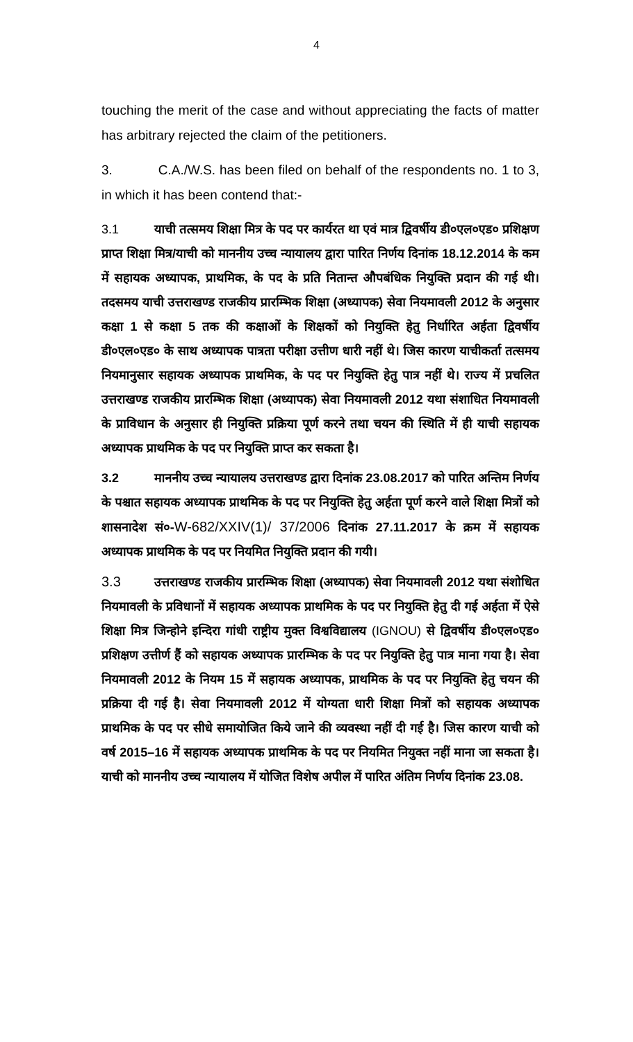4
touching the merit of the case and without appreciating the facts of matter has arbitrary rejected the claim of the petitioners.
3. C.A./W.S. has been filed on behalf of the respondents no. 1 to 3, in which it has been contend that:-
3.1 याची तत्समय शिक्षा मित्र के पद पर कार्यरत था एवं मात्र द्विवर्षीय डी०एल०एड० प्रशिक्षण प्राप्त शिक्षा मित्र/याची को माननीय उच्च न्यायालय द्वारा पारित निर्णय दिनांक 18.12.2014 के कम में सहायक अध्यापक, प्राथमिक, के पद के प्रति नितान्त औपबंधिक नियुक्ति प्रदान की गई थी। तदसमय याची उत्तराखण्ड राजकीय प्रारम्भिक शिक्षा (अध्यापक) सेवा नियमावली 2012 के अनुसार कक्षा 1 से कक्षा 5 तक की कक्षाओं के शिक्षकों को नियुक्ति हेतु निर्धारित अर्हता द्विवर्षीय डी०एल०एड० के साथ अध्यापक पात्रता परीक्षा उत्तीण धारी नहीं थे। जिस कारण याचीकर्ता तत्समय नियमानुसार सहायक अध्यापक प्राथमिक, के पद पर नियुक्ति हेतु पात्र नहीं थे। राज्य में प्रचलित उत्तराखण्ड राजकीय प्रारम्भिक शिक्षा (अध्यापक) सेवा नियमावली 2012 यथा संशाधित नियमावली के प्राविधान के अनुसार ही नियुक्ति प्रक्रिया पूर्ण करने तथा चयन की स्थिति में ही याची सहायक अध्यापक प्राथमिक के पद पर नियुक्ति प्राप्त कर सकता है।
3.2 माननीय उच्च न्यायालय उत्तराखण्ड द्वारा दिनांक 23.08.2017 को पारित अन्तिम निर्णय के पश्चात सहायक अध्यापक प्राथमिक के पद पर नियुक्ति हेतु अर्हता पूर्ण करने वाले शिक्षा मित्रों को शासनादेश सं०-W-682/XXIV(1)/ 37/2006 दिनांक 27.11.2017 के क्रम में सहायक अध्यापक प्राथमिक के पद पर नियमित नियुक्ति प्रदान की गयी।
3.3 उत्तराखण्ड राजकीय प्रारम्भिक शिक्षा (अध्यापक) सेवा नियमावली 2012 यथा संशोधित नियमावली के प्रविधानों में सहायक अध्यापक प्राथमिक के पद पर नियुक्ति हेतु दी गई अर्हता में ऐसे शिक्षा मित्र जिन्होने इन्दिरा गांधी राष्ट्रीय मुक्त विश्वविद्यालय (IGNOU) से द्विवर्षीय डी०एल०एड० प्रशिक्षण उत्तीर्ण हैं को सहायक अध्यापक प्रारम्भिक के पद पर नियुक्ति हेतु पात्र माना गया है। सेवा नियमावली 2012 के नियम 15 में सहायक अध्यापक, प्राथमिक के पद पर नियुक्ति हेतु चयन की प्रक्रिया दी गई है। सेवा नियमावली 2012 में योग्यता धारी शिक्षा मित्रों को सहायक अध्यापक प्राथमिक के पद पर सीधे समायोजित किये जाने की व्यवस्था नहीं दी गई है। जिस कारण याची को वर्ष 2015–16 में सहायक अध्यापक प्राथमिक के पद पर नियमित नियुक्त नहीं माना जा सकता है। याची को माननीय उच्च न्यायालय में योजित विशेष अपील में पारित अंतिम निर्णय दिनांक 23.08.